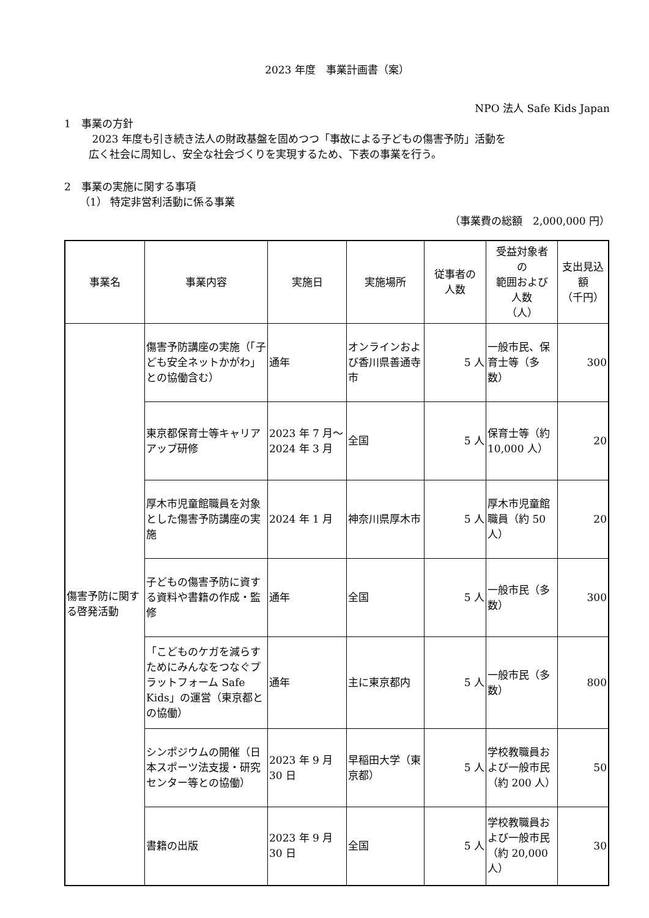2023 年度　事業計画書（案）
NPO 法人 Safe Kids Japan
1　事業の方針
2023 年度も引き続き法人の財政基盤を固めつつ「事故による子どもの傷害予防」活動を
広く社会に周知し、安全な社会づくりを実現するため、下表の事業を行う。
2　事業の実施に関する事項
（1） 特定非営利活動に係る事業
（事業費の総額　2,000,000 円）
| 事業名 | 事業内容 | 実施日 | 実施場所 | 従事者の 人数 | 受益対象者 の 範囲および 人数 （人） | 支出見込 額 （千円） |
| --- | --- | --- | --- | --- | --- | --- |
| 傷害予防に関する啓発活動 | 傷害予防講座の実施（「子ども安全ネットかがわ」との協働含む） | 通年 | オンラインおよび香川県善通寺市 | 5 人 | 一般市民、保育士等（多数） | 300 |
| | 東京都保育士等キャリアアップ研修 | 2023 年 7 月〜2024 年 3 月 | 全国 | 5 人 | 保育士等（約 10,000 人） | 20 |
| | 厚木市児童館職員を対象とした傷害予防講座の実施 | 2024 年 1 月 | 神奈川県厚木市 | 5 人 | 厚木市児童館職員（約 50 人） | 20 |
| | 子どもの傷害予防に資する資料や書籍の作成・監修 | 通年 | 全国 | 5 人 | 一般市民（多数） | 300 |
| | 「こどものケガを減らすためにみんなをつなぐプラットフォーム Safe Kids」の運営（東京都との協働） | 通年 | 主に東京都内 | 5 人 | 一般市民（多数） | 800 |
| | シンポジウムの開催（日本スポーツ法支援・研究センター等との協働） | 2023 年 9 月 30 日 | 早稲田大学（東京都） | 5 人 | 学校教職員および一般市民（約 200 人） | 50 |
| | 書籍の出版 | 2023 年 9 月 30 日 | 全国 | 5 人 | 学校教職員および一般市民（約 20,000 人） | 30 |